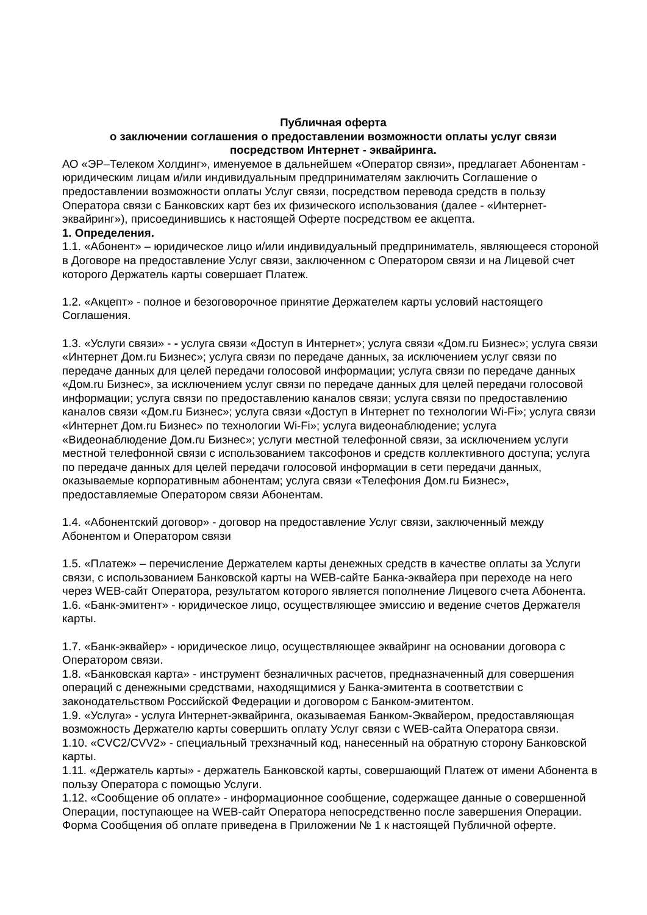Публичная оферта
о заключении соглашения о предоставлении возможности оплаты услуг связи
посредством Интернет - эквайринга.
АО «ЭР–Телеком Холдинг», именуемое в дальнейшем «Оператор связи», предлагает Абонентам - юридическим лицам и/или индивидуальным предпринимателям заключить Соглашение о предоставлении возможности оплаты Услуг связи, посредством перевода средств в пользу Оператора связи с Банковских карт без их физического использования (далее - «Интернет-эквайринг»), присоединившись к настоящей Оферте посредством ее акцепта.
1. Определения.
1.1. «Абонент» – юридическое лицо и/или индивидуальный предприниматель, являющееся стороной в Договоре на предоставление Услуг связи, заключенном с Оператором связи и на Лицевой счет которого Держатель карты совершает Платеж.
1.2. «Акцепт» - полное и безоговорочное принятие Держателем карты условий настоящего Соглашения.
1.3. «Услуги связи» - - услуга связи «Доступ в Интернет»; услуга связи «Дом.ru Бизнес»; услуга связи «Интернет Дом.ru Бизнес»; услуга связи по передаче данных, за исключением услуг связи по передаче данных для целей передачи голосовой информации; услуга связи по передаче данных «Дом.ru Бизнес», за исключением услуг связи по передаче данных для целей передачи голосовой информации; услуга связи по предоставлению каналов связи; услуга связи по предоставлению каналов связи «Дом.ru Бизнес»; услуга связи «Доступ в Интернет по технологии Wi-Fi»; услуга связи «Интернет Дом.ru Бизнес» по технологии Wi-Fi»; услуга видеонаблюдение; услуга «Видеонаблюдение Дом.ru Бизнес»; услуги местной телефонной связи, за исключением услуги местной телефонной связи с использованием таксофонов и средств коллективного доступа; услуга по передаче данных для целей передачи голосовой информации в сети передачи данных, оказываемые корпоративным абонентам; услуга связи «Телефония Дом.ru Бизнес», предоставляемые Оператором связи Абонентам.
1.4. «Абонентский договор» - договор на предоставление Услуг связи, заключенный между Абонентом и Оператором связи
1.5. «Платеж» – перечисление Держателем карты денежных средств в качестве оплаты за Услуги связи, с использованием Банковской карты на WEB-сайте Банка-эквайера при переходе на него через WEB-сайт Оператора, результатом которого является пополнение Лицевого счета Абонента.
1.6. «Банк-эмитент» - юридическое лицо, осуществляющее эмиссию и ведение счетов Держателя карты.
1.7. «Банк-эквайер» - юридическое лицо, осуществляющее эквайринг на основании договора с Оператором связи.
1.8. «Банковская карта» - инструмент безналичных расчетов, предназначенный для совершения операций с денежными средствами, находящимися у Банка-эмитента в соответствии с законодательством Российской Федерации и договором с Банком-эмитентом.
1.9. «Услуга» - услуга Интернет-эквайринга, оказываемая Банком-Эквайером, предоставляющая возможность Держателю карты совершить оплату Услуг связи с WEB-сайта Оператора связи.
1.10. «CVC2/CVV2» - специальный трехзначный код, нанесенный на обратную сторону Банковской карты.
1.11. «Держатель карты» - держатель Банковской карты, совершающий Платеж от имени Абонента в пользу Оператора с помощью Услуги.
1.12. «Сообщение об оплате» - информационное сообщение, содержащее данные о совершенной Операции, поступающее на WEB-сайт Оператора непосредственно после завершения Операции. Форма Сообщения об оплате приведена в Приложении № 1 к настоящей Публичной оферте.